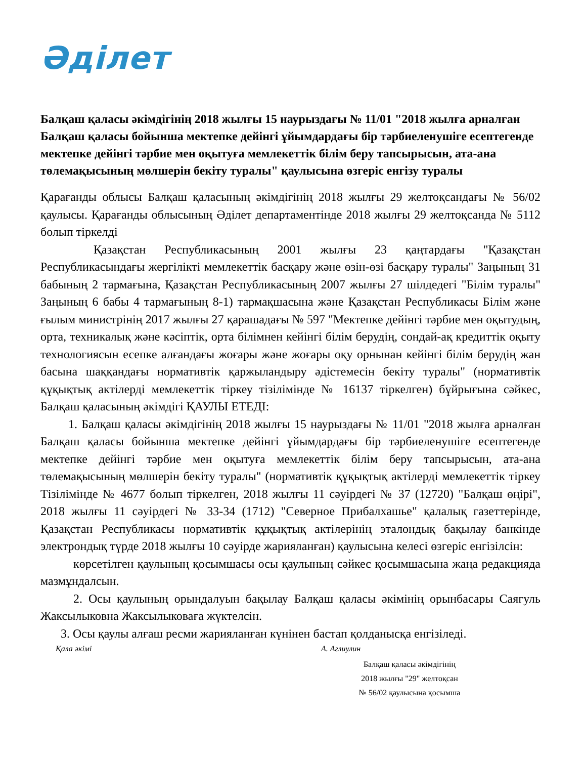Әділет
Балқаш қаласы әкімдігінің 2018 жылғы 15 наурыздағы № 11/01 "2018 жылға арналған Балқаш қаласы бойынша мектепке дейінгі ұйымдардағы бір тәрбиеленушіге есептегенде мектепке дейінгі тәрбие мен оқытуға мемлекеттік білім беру тапсырысын, ата-ана төлемақысының мөлшерін бекіту туралы" қаулысына өзгеріс енгізу туралы
Қарағанды облысы Балқаш қаласының әкімдігінің 2018 жылғы 29 желтоқсандағы № 56/02 қаулысы. Қарағанды облысының Әділет департаментінде 2018 жылғы 29 желтоқсанда № 5112 болып тіркелді
Қазақстан Республикасының 2001 жылғы 23 қаңтардағы "Қазақстан Республикасындағы жергілікті мемлекеттік басқару және өзін-өзі басқару туралы" Заңының 31 бабының 2 тармағына, Қазақстан Республикасының 2007 жылғы 27 шілдедегі "Білім туралы" Заңының 6 бабы 4 тармағының 8-1) тармақшасына және Қазақстан Республикасы Білім және ғылым министрінің 2017 жылғы 27 қарашадағы № 597 "Мектепке дейінгі тәрбие мен оқытудың, орта, техникалық және кәсіптік, орта білімнен кейінгі білім берудің, сондай-ақ кредиттік оқыту технологиясын есепке алғандағы жоғары және жоғары оқу орнынан кейінгі білім берудің жан басына шаққандағы нормативтік қаржыландыру әдістемесін бекіту туралы" (нормативтік құқықтық актілерді мемлекеттік тіркеу тізілімінде № 16137 тіркелген) бұйрығына сәйкес, Балқаш қаласының әкімдігі ҚАУЛЫ ЕТЕДІ:
1. Балқаш қаласы әкімдігінің 2018 жылғы 15 наурыздағы № 11/01 "2018 жылға арналған Балқаш қаласы бойынша мектепке дейінгі ұйымдардағы бір тәрбиеленушіге есептегенде мектепке дейінгі тәрбие мен оқытуға мемлекеттік білім беру тапсырысын, ата-ана төлемақысының мөлшерін бекіту туралы" (нормативтік құқықтық актілерді мемлекеттік тіркеу Тізілімінде № 4677 болып тіркелген, 2018 жылғы 11 сәуірдегі № 37 (12720) "Балқаш өңірі", 2018 жылғы 11 сәуірдегі № 33-34 (1712) "Северное Прибалхашье" қалалық газеттерінде, Қазақстан Республикасы нормативтік құқықтық актілерінің эталондық бақылау банкінде электрондық түрде 2018 жылғы 10 сәуірде жарияланған) қаулысына келесі өзгеріс енгізілсін:
көрсетілген қаулының қосымшасы осы қаулының сәйкес қосымшасына жаңа редакцияда мазмұндалсын.
2. Осы қаулының орындалуын бақылау Балқаш қаласы әкімінің орынбасары Саягуль Жаксылыковна Жаксылыковаға жүктелсін.
3. Осы қаулы алғаш ресми жарияланған күнінен бастап қолданысқа енгізіледі.
Қала әкімі А. Аглиулин
Балқаш қаласы әкімдігінің
2018 жылғы "29" желтоқсан
№ 56/02 қаулысына қосымша